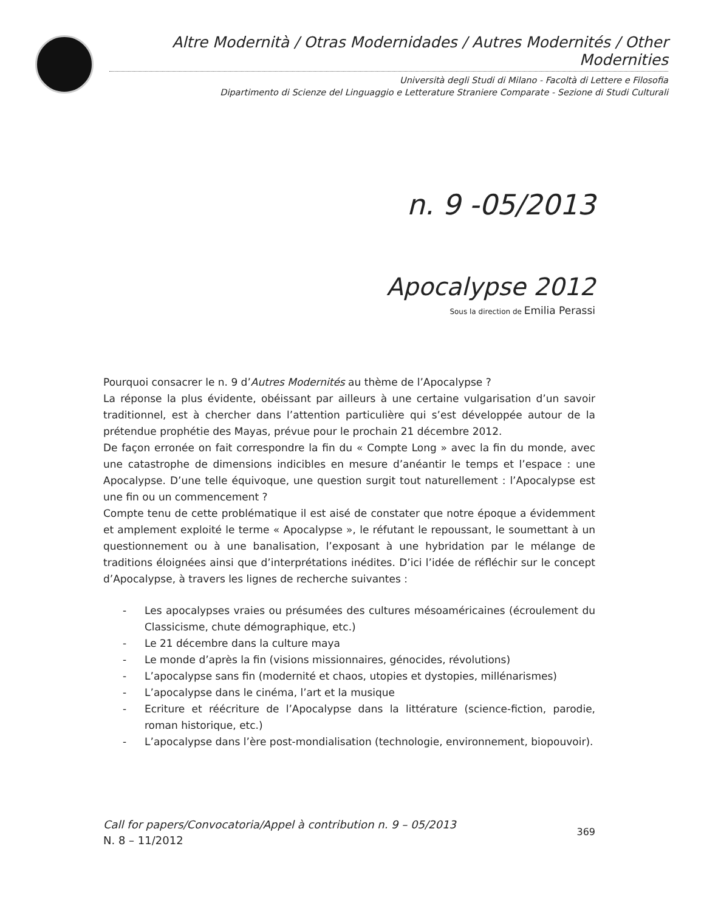Altre Modernità / Otras Modernidades / Autres Modernités / Other Modernities
Università degli Studi di Milano - Facoltà di Lettere e Filosofia
Dipartimento di Scienze del Linguaggio e Letterature Straniere Comparate - Sezione di Studi Culturali
n. 9 -05/2013
Apocalypse 2012
Sous la direction de Emilia Perassi
Pourquoi consacrer le n. 9 d’Autres Modernités au thème de l’Apocalypse ?
La réponse la plus évidente, obéissant par ailleurs à une certaine vulgarisation d’un savoir traditionnel, est à chercher dans l’attention particulière qui s’est développée autour de la prétendue prophétie des Mayas, prévue pour le prochain 21 décembre 2012.
De façon erronée on fait correspondre la fin du « Compte Long » avec la fin du monde, avec une catastrophe de dimensions indicibles en mesure d’anéantir le temps et l’espace : une Apocalypse. D’une telle équivoque, une question surgit tout naturellement : l’Apocalypse est une fin ou un commencement ?
Compte tenu de cette problématique il est aisé de constater que notre époque a évidemment et amplement exploité le terme « Apocalypse », le réfutant le repoussant, le soumettant à un questionnement ou à une banalisation, l’exposant à une hybridation par le mélange de traditions éloignées ainsi que d’interprétations inédites. D’ici l’idée de réfléchir sur le concept d’Apocalypse, à travers les lignes de recherche suivantes :
- Les apocalypses vraies ou présumées des cultures mésoaméricaines (écroulement du Classicisme, chute démographique, etc.)
- Le 21 décembre dans la culture maya
- Le monde d’après la fin (visions missionnaires, génocides, révolutions)
- L’apocalypse sans fin (modernité et chaos, utopies et dystopies, millénarismes)
- L’apocalypse dans le cinéma, l’art et la musique
- Ecriture et réécriture de l’Apocalypse dans la littérature (science-fiction, parodie, roman historique, etc.)
- L’apocalypse dans l’ère post-mondialisation (technologie, environnement, biopouvoir).
Call for papers/Convocatoria/Appel à contribution n. 9 – 05/2013
N. 8 – 11/2012
369